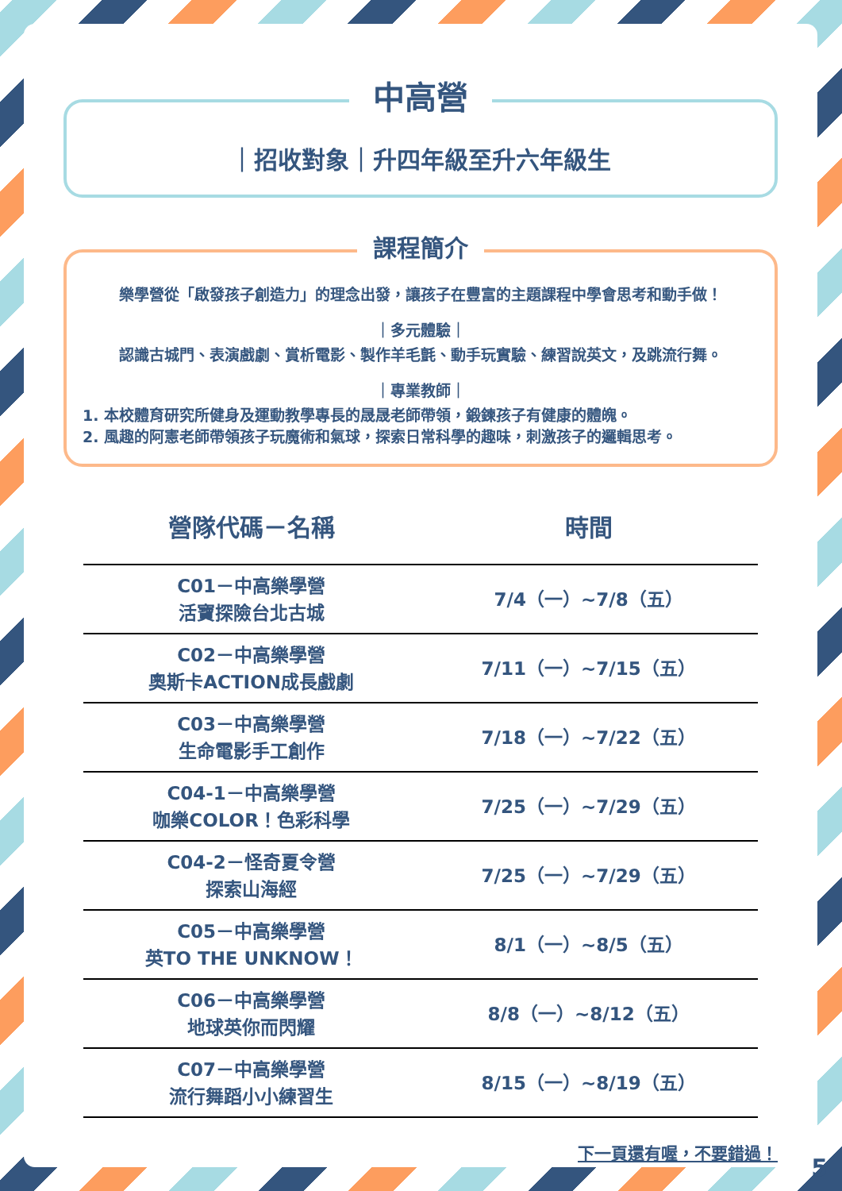中高營
｜招收對象｜升四年級至升六年級生
課程簡介
樂學營從「啟發孩子創造力」的理念出發，讓孩子在豐富的主題課程中學會思考和動手做！
｜多元體驗｜
認識古城門、表演戲劇、賞析電影、製作羊毛氈、動手玩實驗、練習說英文，及跳流行舞。
｜專業教師｜
1. 本校體育研究所健身及運動教學專長的晟晟老師帶領，鍛鍊孩子有健康的體魄。
2. 風趣的阿憲老師帶領孩子玩魔術和氣球，探索日常科學的趣味，刺激孩子的邏輯思考。
| 營隊代碼－名稱 | 時間 |
| --- | --- |
| C01－中高樂學營 活寶探險台北古城 | 7/4（一）~7/8（五） |
| C02－中高樂學營 奧斯卡ACTION成長戲劇 | 7/11（一）~7/15（五） |
| C03－中高樂學營 生命電影手工創作 | 7/18（一）~7/22（五） |
| C04-1－中高樂學營 咖樂COLOR！色彩科學 | 7/25（一）~7/29（五） |
| C04-2－怪奇夏令營 探索山海經 | 7/25（一）~7/29（五） |
| C05－中高樂學營 英TO THE UNKNOW！ | 8/1（一）~8/5（五） |
| C06－中高樂學營 地球英你而閃耀 | 8/8（一）~8/12（五） |
| C07－中高樂學營 流行舞蹈小小練習生 | 8/15（一）~8/19（五） |
下一頁還有喔，不要錯過！
5